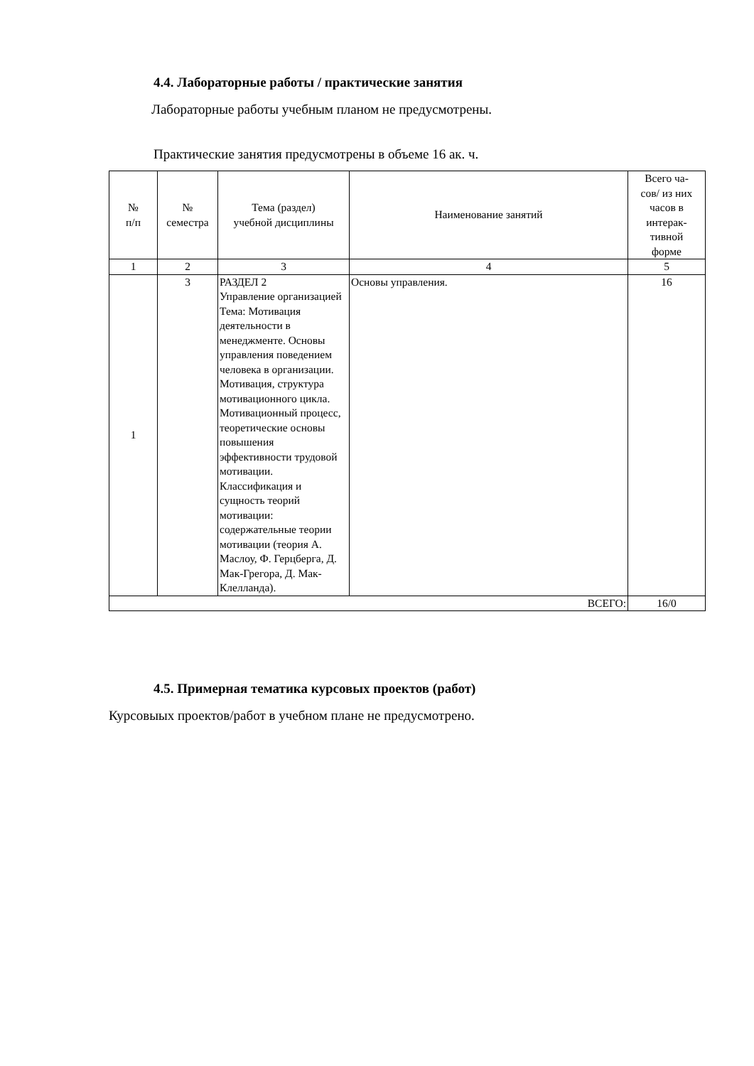4.4. Лабораторные работы / практические занятия
Лабораторные работы учебным планом не предусмотрены.
Практические занятия предусмотрены в объеме 16 ак. ч.
| № п/п | № семестра | Тема (раздел) учебной дисциплины | Наименование занятий | Всего ча- сов/ из них часов в интерак- тивной форме |
| --- | --- | --- | --- | --- |
| 1 | 2 | 3 | 4 | 5 |
| 1 | 3 | РАЗДЕЛ 2 Управление организацией Тема: Мотивация деятельности в менеджменте. Основы управления поведением человека в организации. Мотивация, структура мотивационного цикла. Мотивационный процесс, теоретические основы повышения эффективности трудовой мотивации. Классификация и сущность теорий мотивации: содержательные теории мотивации (теория А. Маслоу, Ф. Герцберга, Д. Мак-Грегора, Д. Мак-Клелланда). | Основы управления. | 16 |
| ВСЕГО: | | | | 16/0 |
4.5. Примерная тематика курсовых проектов (работ)
Курсовыых проектов/работ в учебном плане не предусмотрено.